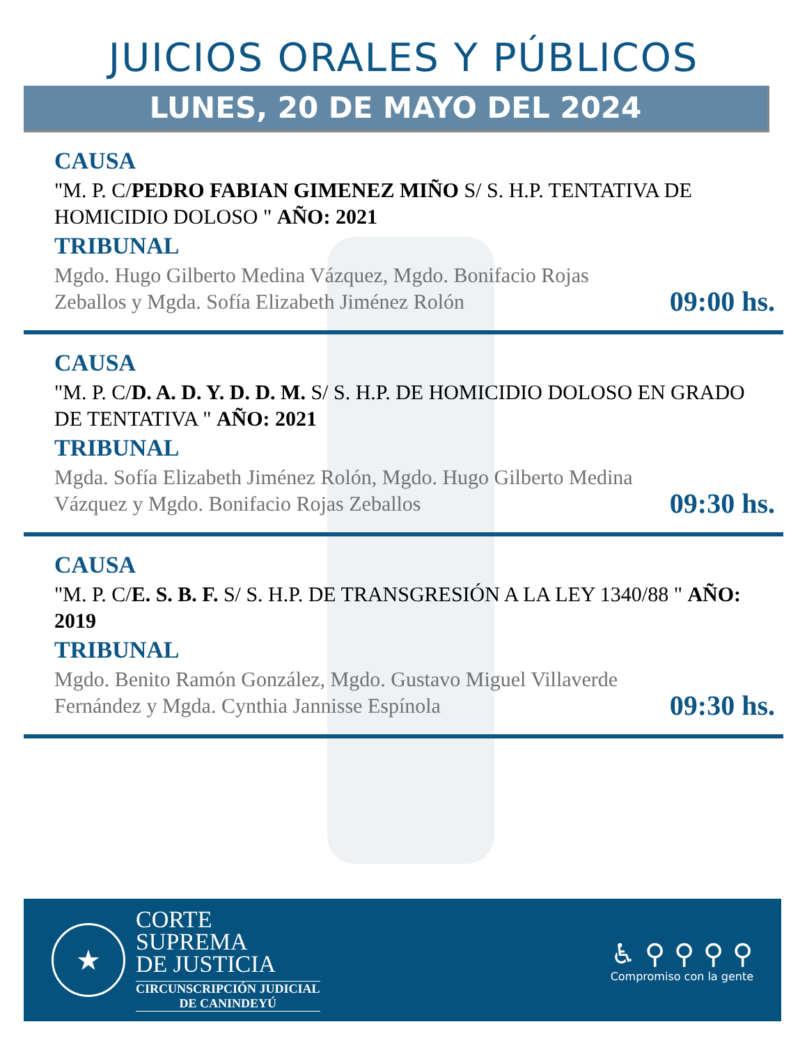JUICIOS ORALES Y PÚBLICOS
LUNES, 20 DE MAYO DEL 2024
CAUSA
"M. P. C/PEDRO FABIAN GIMENEZ MIÑO S/ S. H.P. TENTATIVA DE HOMICIDIO DOLOSO " AÑO: 2021
TRIBUNAL
Mgdo. Hugo Gilberto Medina Vázquez, Mgdo. Bonifacio Rojas Zeballos y Mgda. Sofía Elizabeth Jiménez Rolón
09:00 hs.
CAUSA
"M. P. C/D. A. D. Y. D. D. M. S/ S. H.P. DE HOMICIDIO DOLOSO EN GRADO DE TENTATIVA " AÑO: 2021
TRIBUNAL
Mgda. Sofía Elizabeth Jiménez Rolón, Mgdo. Hugo Gilberto Medina Vázquez y Mgdo. Bonifacio Rojas Zeballos
09:30 hs.
CAUSA
"M. P. C/E. S. B. F. S/ S. H.P. DE TRANSGRESIÓN A LA LEY 1340/88 " AÑO: 2019
TRIBUNAL
Mgdo. Benito Ramón González, Mgdo. Gustavo Miguel Villaverde Fernández y Mgda. Cynthia Jannisse Espínola
09:30 hs.
★
CORTE
SUPREMA
DE JUSTICIA
CIRCUNSCRIPCIÓN JUDICIAL
DE CANINDEYÚ
♿ ⚲ ⚲ ⚲ ⚲
Compromiso con la gente